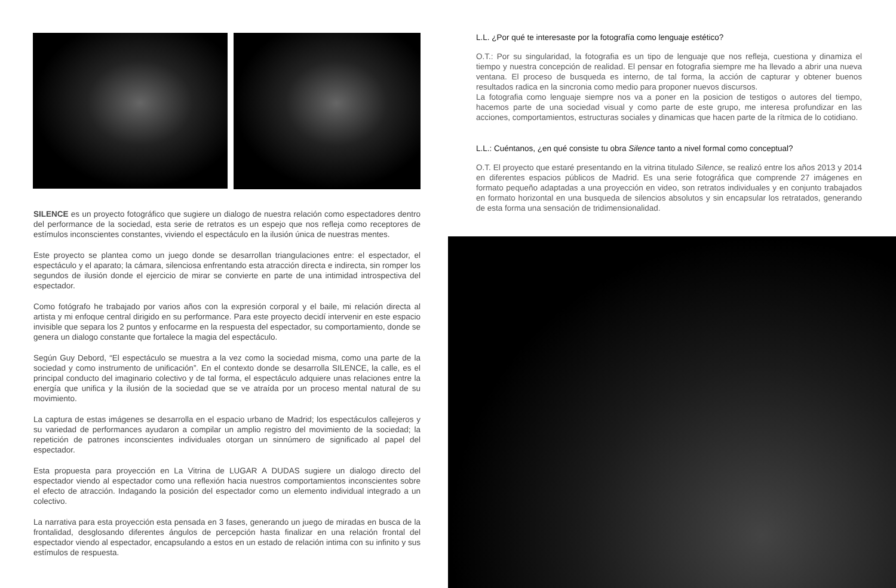SILENCE es un proyecto fotográfico que sugiere un dialogo de nuestra relación como espectadores dentro del performance de la sociedad, esta serie de retratos es un espejo que nos refleja como receptores de estímulos inconscientes constantes, viviendo el espectáculo en la ilusión única de nuestras mentes.
Este proyecto se plantea como un juego donde se desarrollan triangulaciones entre: el espectador, el espectáculo y el aparato; la cámara, silenciosa enfrentando esta atracción directa e indirecta, sin romper los segundos de ilusión donde el ejercicio de mirar se convierte en parte de una intimidad introspectiva del espectador.
Como fotógrafo he trabajado por varios años con la expresión corporal y el baile, mi relación directa al artista y mi enfoque central dirigido en su performance. Para este proyecto decidí intervenir en este espacio invisible que separa los 2 puntos y enfocarme en la respuesta del espectador, su comportamiento, donde se genera un dialogo constante que fortalece la magia del espectáculo.
Según Guy Debord, “El espectáculo se muestra a la vez como la sociedad misma, como una parte de la sociedad y como instrumento de unificación”. En el contexto donde se desarrolla SILENCE, la calle, es el principal conducto del imaginario colectivo y de tal forma, el espectáculo adquiere unas relaciones entre la energía que unifica y la ilusión de la sociedad que se ve atraída por un proceso mental natural de su movimiento.
La captura de estas imágenes se desarrolla en el espacio urbano de Madrid; los espectáculos callejeros y su variedad de performances ayudaron a compilar un amplio registro del movimiento de la sociedad; la repetición de patrones inconscientes individuales otorgan un sinnúmero de significado al papel del espectador.
Esta propuesta para proyección en La Vitrina de LUGAR A DUDAS sugiere un dialogo directo del espectador viendo al espectador como una reflexión hacia nuestros comportamientos inconscientes sobre el efecto de atracción. Indagando la posición del espectador como un elemento individual integrado a un colectivo.
La narrativa para esta proyección esta pensada en 3 fases, generando un juego de miradas en busca de la frontalidad, desglosando diferentes ángulos de percepción hasta finalizar en una relación frontal del espectador viendo al espectador, encapsulando a estos en un estado de relación intima con su infinito y sus estímulos de respuesta.
L.L. ¿Por qué te interesaste por la fotografía como lenguaje estético?
O.T.: Por su singularidad, la fotografia es un tipo de lenguaje que nos refleja, cuestiona y dinamiza el tiempo y nuestra concepción de realidad. El pensar en fotografia siempre me ha llevado a abrir una nueva ventana. El proceso de busqueda es interno, de tal forma, la acción de capturar y obtener buenos resultados radica en la sincronia como medio para proponer nuevos discursos.
La fotografia como lenguaje siempre nos va a poner en la posicion de testigos o autores del tiempo, hacemos parte de una sociedad visual y como parte de este grupo, me interesa profundizar en las acciones, comportamientos, estructuras sociales y dinamicas que hacen parte de la rítmica de lo cotidiano.
L.L.: Cuéntanos, ¿en qué consiste tu obra Silence tanto a nivel formal como conceptual?
O.T. El proyecto que estaré presentando en la vitrina titulado Silence, se realizó entre los años 2013 y 2014 en diferentes espacios públicos de Madrid. Es una serie fotográfica que comprende 27 imágenes en formato pequeño adaptadas a una proyección en video, son retratos individuales y en conjunto trabajados en formato horizontal en una busqueda de silencios absolutos y sin encapsular los retratados, generando de esta forma una sensación de tridimensionalidad.